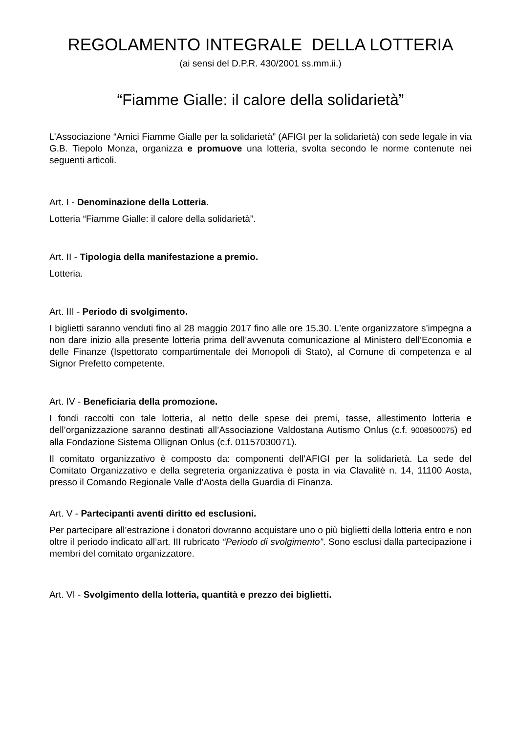REGOLAMENTO INTEGRALE DELLA LOTTERIA
(ai sensi del D.P.R. 430/2001 ss.mm.ii.)
“Fiamme Gialle: il calore della solidarietà”
L’Associazione “Amici Fiamme Gialle per la solidarietà” (AFIGI per la solidarietà) con sede legale in via G.B. Tiepolo Monza, organizza e promuove una lotteria, svolta secondo le norme contenute nei seguenti articoli.
Art. I - Denominazione della Lotteria.
Lotteria “Fiamme Gialle: il calore della solidarietà”.
Art. II - Tipologia della manifestazione a premio.
Lotteria.
Art. III - Periodo di svolgimento.
I biglietti saranno venduti fino al 28 maggio 2017 fino alle ore 15.30. L’ente organizzatore s’impegna a non dare inizio alla presente lotteria prima dell’avvenuta comunicazione al Ministero dell’Economia e delle Finanze (Ispettorato compartimentale dei Monopoli di Stato), al Comune di competenza e al Signor Prefetto competente.
Art. IV - Beneficiaria della promozione.
I fondi raccolti con tale lotteria, al netto delle spese dei premi, tasse, allestimento lotteria e dell’organizzazione saranno destinati all’Associazione Valdostana Autismo Onlus (c.f. 9008500075) ed alla Fondazione Sistema Ollignan Onlus (c.f. 01157030071).
Il comitato organizzativo è composto da: componenti dell’AFIGI per la solidarietà. La sede del Comitato Organizzativo e della segreteria organizzativa è posta in via Clavalitè n. 14, 11100 Aosta, presso il Comando Regionale Valle d’Aosta della Guardia di Finanza.
Art. V - Partecipanti aventi diritto ed esclusioni.
Per partecipare all’estrazione i donatori dovranno acquistare uno o più biglietti della lotteria entro e non oltre il periodo indicato all’art. III rubricato “Periodo di svolgimento”. Sono esclusi dalla partecipazione i membri del comitato organizzatore.
Art. VI - Svolgimento della lotteria, quantità e prezzo dei biglietti.